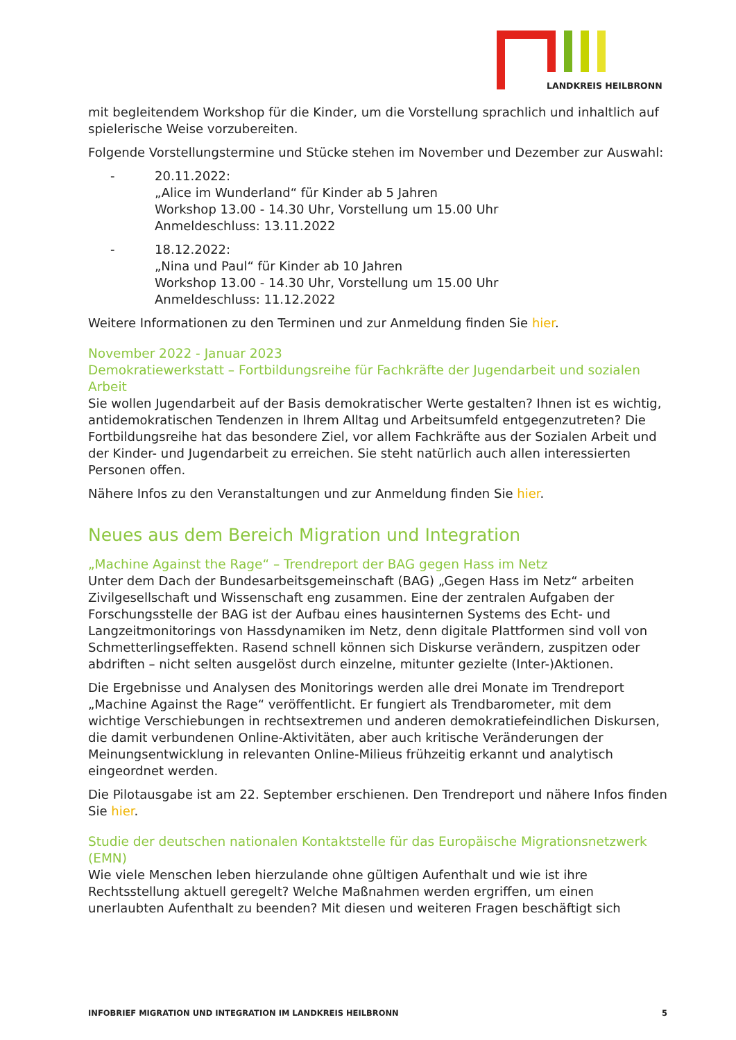LANDKREIS HEILBRONN
mit begleitendem Workshop für die Kinder, um die Vorstellung sprachlich und inhaltlich auf spielerische Weise vorzubereiten.
Folgende Vorstellungstermine und Stücke stehen im November und Dezember zur Auswahl:
- 20.11.2022:
„Alice im Wunderland“ für Kinder ab 5 Jahren
Workshop 13.00 - 14.30 Uhr, Vorstellung um 15.00 Uhr
Anmeldeschluss: 13.11.2022
- 18.12.2022:
„Nina und Paul“ für Kinder ab 10 Jahren
Workshop 13.00 - 14.30 Uhr, Vorstellung um 15.00 Uhr
Anmeldeschluss: 11.12.2022
Weitere Informationen zu den Terminen und zur Anmeldung finden Sie hier.
November 2022 - Januar 2023
Demokratiewerkstatt – Fortbildungsreihe für Fachkräfte der Jugendarbeit und sozialen Arbeit
Sie wollen Jugendarbeit auf der Basis demokratischer Werte gestalten? Ihnen ist es wichtig, antidemokratischen Tendenzen in Ihrem Alltag und Arbeitsumfeld entgegenzutreten? Die Fortbildungsreihe hat das besondere Ziel, vor allem Fachkräfte aus der Sozialen Arbeit und der Kinder- und Jugendarbeit zu erreichen. Sie steht natürlich auch allen interessierten Personen offen.
Nähere Infos zu den Veranstaltungen und zur Anmeldung finden Sie hier.
Neues aus dem Bereich Migration und Integration
„Machine Against the Rage“ – Trendreport der BAG gegen Hass im Netz
Unter dem Dach der Bundesarbeitsgemeinschaft (BAG) „Gegen Hass im Netz“ arbeiten Zivilgesellschaft und Wissenschaft eng zusammen. Eine der zentralen Aufgaben der Forschungsstelle der BAG ist der Aufbau eines hausinternen Systems des Echt- und Langzeitmonitorings von Hassdynamiken im Netz, denn digitale Plattformen sind voll von Schmetterlingseffekten. Rasend schnell können sich Diskurse verändern, zuspitzen oder abdriften – nicht selten ausgelöst durch einzelne, mitunter gezielte (Inter-)Aktionen.
Die Ergebnisse und Analysen des Monitorings werden alle drei Monate im Trendreport „Machine Against the Rage“ veröffentlicht. Er fungiert als Trendbarometer, mit dem wichtige Verschiebungen in rechtsextremen und anderen demokratiefeindlichen Diskursen, die damit verbundenen Online-Aktivitäten, aber auch kritische Veränderungen der Meinungsentwicklung in relevanten Online-Milieus frühzeitig erkannt und analytisch eingeordnet werden.
Die Pilotausgabe ist am 22. September erschienen. Den Trendreport und nähere Infos finden Sie hier.
Studie der deutschen nationalen Kontaktstelle für das Europäische Migrationsnetzwerk (EMN)
Wie viele Menschen leben hierzulande ohne gültigen Aufenthalt und wie ist ihre Rechtsstellung aktuell geregelt? Welche Maßnahmen werden ergriffen, um einen unerlaubten Aufenthalt zu beenden? Mit diesen und weiteren Fragen beschäftigt sich
INFOBRIEF MIGRATION UND INTEGRATION IM LANDKREIS HEILBRONN 5